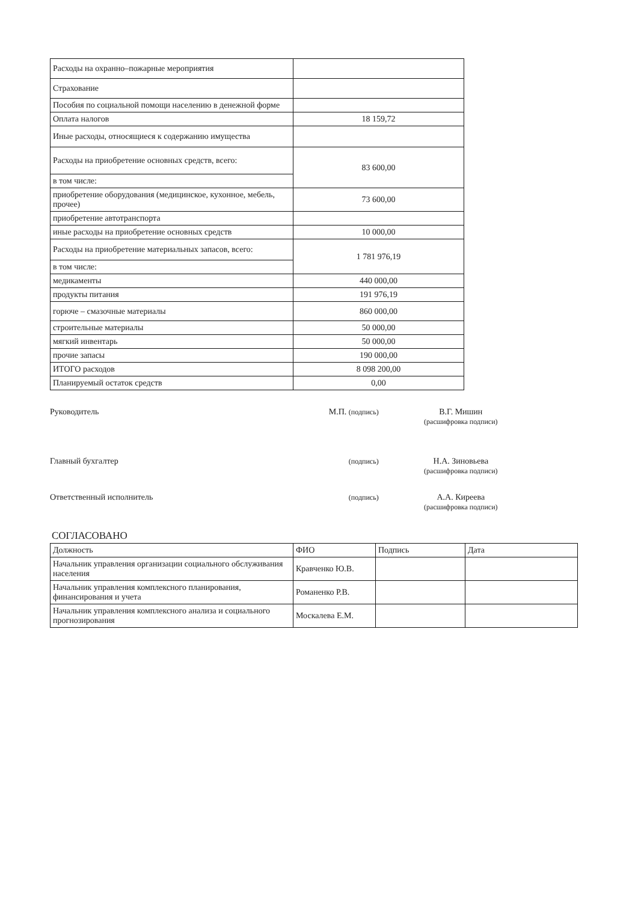| Расходы на охранно–пожарные мероприятия | |
| Страхование | |
| Пособия по социальной помощи населению в денежной форме | |
| Оплата налогов | 18 159,72 |
| Иные расходы, относящиеся к содержанию имущества | |
| Расходы на приобретение основных средств, всего: | 83 600,00 |
| в том числе: | |
| приобретение оборудования (медицинское, кухонное, мебель, прочее) | 73 600,00 |
| приобретение автотранспорта | |
| иные расходы на приобретение основных средств | 10 000,00 |
| Расходы на приобретение материальных запасов, всего: | 1 781 976,19 |
| в том числе: | |
| медикаменты | 440 000,00 |
| продукты питания | 191 976,19 |
| горюче – смазочные материалы | 860 000,00 |
| строительные материалы | 50 000,00 |
| мягкий инвентарь | 50 000,00 |
| прочие запасы | 190 000,00 |
| ИТОГО расходов | 8 098 200,00 |
| Планируемый остаток средств | 0,00 |
Руководитель М.П. (подпись)
В.Г. Мишин
(расшифровка подписи)
Главный бухгалтер
(подпись)
Н.А. Зиновьева
(расшифровка подписи)
Ответственный исполнитель
(подпись)
А.А. Киреева
(расшифровка подписи)
СОГЛАСОВАНО
| Должность | ФИО | Подпись | Дата |
| --- | --- | --- | --- |
| Начальник управления организации социального обслуживания населения | Кравченко Ю.В. | | |
| Начальник управления комплексного планирования, финансирования и учета | Романенко Р.В. | | |
| Начальник управления комплексного анализа и социального прогнозирования | Москалева Е.М. | | |